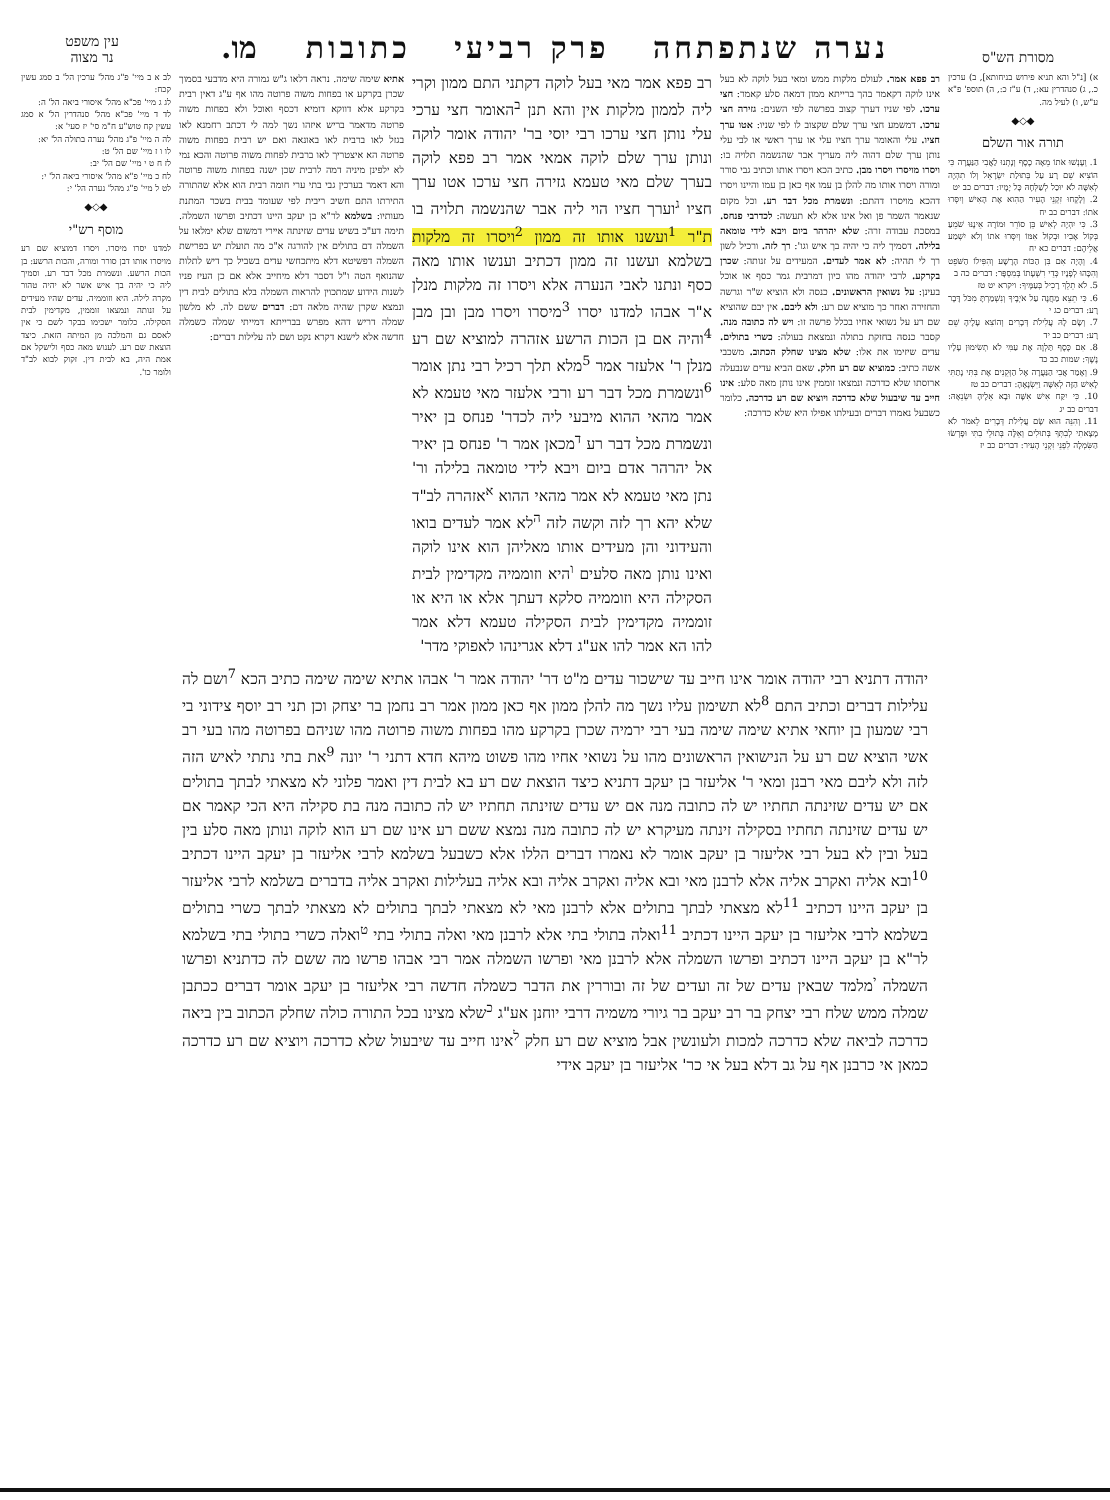מסורת הש"ס
נערה שנתפתחה פרק רביעי כתובות
מו.
עין משפט
נר מצוה
א) [נ"ל והא תניא פירוש בניחותא], ב) ערכין כ., ג) סנהדרין עא:, ד) ע"ז כ:, ה) תוספ' פ"א ע"ש, ו) לעיל מה.
◆◇◆
תורה אור השלם
1. וְעָנְשׁוּ אֹתוֹ מֵאָה כֶסֶף וְנָתְנוּ לַאֲבִי הַנַּעֲרָה כִּי הוֹצִיא שֵׁם רָע עַל בְּתוּלַת יִשְׂרָאֵל וְלוֹ תִהְיֶה לְאִשָּׁה לֹא יוּכַל לְשַׁלְּחָהּ כָּל יָמָיו: דברים כב יט
2. וְלָקְחוּ זִקְנֵי הָעִיר הַהִוא אֶת הָאִישׁ וְיִסְּרוּ אֹתוֹ: דברים כב יח
3. כִּי יִהְיֶה לְאִישׁ בֵּן סוֹרֵר וּמוֹרֶה אֵינֶנּוּ שֹׁמֵעַ בְּקוֹל אָבִיו וּבְקוֹל אִמּוֹ וְיִסְּרוּ אֹתוֹ וְלֹא יִשְׁמַע אֲלֵיהֶם: דברים כא יח
4. וְהָיָה אִם בִּן הַכּוֹת הָרָשָׁע וְהִפִּילוֹ הַשֹּׁפֵט וְהִכָּהוּ לְפָנָיו כְּדֵי רִשְׁעָתוֹ בְּמִסְפָּר: דברים כה ב
5. לֹא תֵלֵךְ רָכִיל בְּעַמֶּיךָ: ויקרא יט טז
6. כִּי תֵצֵא מַחֲנֶה עַל אֹיְבֶיךָ וְנִשְׁמַרְתָּ מִכֹּל דָּבָר רָע: דברים כג י
7. וְשָׂם לָהּ עֲלִילֹת דְּבָרִים וְהוֹצִא עָלֶיהָ שֵׁם רָע: דברים כב יד
8. אִם כֶּסֶף תַּלְוֶה אֶת עַמִּי לֹא תְשִׂימוּן עָלָיו נֶשֶׁךְ: שמות כב כד
9. וְאָמַר אֲבִי הַנַּעֲרָה אֶל הַזְּקֵנִים אֶת בִּתִּי נָתַתִּי לָאִישׁ הַזֶּה לְאִשָּׁה וַיִּשְׂנָאֶהָ: דברים כב טז
10. כִּי יִקַּח אִישׁ אִשָּׁה וּבָא אֵלֶיהָ וּשְׂנֵאָהּ: דברים כב יג
11. וְהִנֵּה הוּא שָׂם עֲלִילֹת דְּבָרִים לֵאמֹר לֹא מָצָאתִי לְבִתְּךָ בְּתוּלִים וְאֵלֶּה בְּתוּלֵי בִתִּי וּפָרְשׂוּ הַשִּׂמְלָה לִפְנֵי זִקְנֵי הָעִיר: דברים כב יז
רב פפא אמר. לעולם מלקות ממש ומאי בעל לוקה לא בעל אינו לוקה דקאמר בהך ברייתא ממון דמאה סלע קאמר: חצי ערכו. לפי שניו דערך קצוב בפרשה לפי השנים: גזירה חצי ערכו. דמשמע חצי ערך שלם שקצוב לו לפי שניו: אטו ערך חציו. עלי והאומר ערך חציו עלי או ערך ראשי או לבי עלי נותן ערך שלם דהוה ליה מעריך אבר שהנשמה תלויה בו: ויסרו מויסרו ויסרו מבן. כתיב הכא ויסרו אותו וכתיב גבי סורר ומורה ויסרו אותו מה להלן בן עמו אף כאן בן עמו והיינו ויסרו דהכא מויסרו דהתם: ונשמרת מכל דבר רע. וכל מקום שנאמר השמר פן ואל אינו אלא לא תעשה: לכדרבי פנחס. במסכת עבודה זרה: שלא יהרהר ביום ויבא לידי טומאה בלילה. דסמיך ליה כי יהיה בך איש וגו': רך לזה. ורכיל לשון רך לי תהיה: לא אמר לעדים. המעידים על זנותה: שכרן בקרקע. לרבי יהודה מהו כיון דמרבית גמר כסף או אוכל בעינן: על נשואין הראשונים. כנסה ולא הוציא ש"ר וגרשה והחזירה ואחר כך מוציא שם רע: ולא ליבם. אין יבם שהוציא שם רע על נשואי אחיו בכלל פרשה זו: ויש לה כתובה מנה. קסבר כנסה בחזקת בתולה ונמצאת בעולה: כשרי בתולים. עדים שיזימו את אלו: שלא מצינו שחלק הכתוב. משכבי אשה כתיב: כמוציא שם רע חלק. שאם הביא עדים שנבעלה ארוסתו שלא כדרכה ונמצאו זוממין אינו נותן מאה סלע: אינו חייב עד שיבעול שלא כדרכה ויוציא שם רע כדרכה. כלומר כשבעל נאמרו דברים ובעילתו אפילו היא שלא כדרכה:
רב פפא אמר מאי בעל לוקה דקתני התם ממון וקרי ליה לממון מלקות אין והא תנן <sup>ב</sup>האומר חצי ערכי עלי נותן חצי ערכו רבי יוסי בר' יהודה אומר לוקה ונותן ערך שלם לוקה אמאי אמר רב פפא לוקה בערך שלם מאי טעמא גזירה חצי ערכו אטו ערך חציו <sup>ג</sup>וערך חציו הוי ליה אבר שהנשמה תלויה בו ת"ר <sup>1</sup>ועשנו אותו זה ממון <sup>2</sup>ויסרו זה מלקות בשלמא ועשנו זה ממון דכתיב וענשו אותו מאה כסף ונתנו לאבי הנערה אלא ויסרו זה מלקות מנלן א"ר אבהו למדנו יסרו <sup>3</sup>מיסרו ויסרו מבן ובן מבן <sup>4</sup>והיה אם בן הכות הרשע אזהרה למוציא שם רע מנלן ר' אלעזר אמר <sup>5</sup>מלא תלך רכיל רבי נתן אומר <sup>6</sup>ונשמרת מכל דבר רע ורבי אלעזר מאי טעמא לא אמר מהאי ההוא מיבעי ליה לכדר' פנחס בן יאיר ונשמרת מכל דבר רע <sup>ד</sup>מכאן אמר ר' פנחס בן יאיר אל יהרהר אדם ביום ויבא לידי טומאה בלילה ור' נתן מאי טעמא לא אמר מהאי ההוא <sup>א</sup>אזהרה לב"ד שלא יהא רך לזה וקשה לזה <sup>ה</sup>לא אמר לעדים בואו והעידוני והן מעידים אותו מאליהן הוא אינו לוקה ואינו נותן מאה סלעים <sup>ו</sup>היא וזוממיה מקדימין לבית הסקילה היא וזוממיה סלקא דעתך אלא או היא או זוממיה מקדימין לבית הסקילה טעמא דלא אמר להו הא אמר להו אע"ג דלא אגרינהו לאפוקי מדר'
אתיא שימה שימה. נראה דלאו ג"ש גמורה היא מדבעי בסמוך שכרן בקרקע או בפחות משוה פרוטה מהו אף ע"ג דאין רבית בקרקע אלא דווקא דומיא דכסף ואוכל ולא בפחות משוה פרוטה מדאמר בריש איזהו נשך למה לי דכתב רחמנא לאו בגזל לאו ברבית לאו באונאה ואם יש רבית בפחות משוה פרוטה הא איצטריך לאו ברבית לפחות משוה פרוטה והכא נמי לא ילפינן מיניה דמה לרבית שכן ישנה בפחות משוה פרוטה והא דאמר בערכין גבי בתי ערי חומה רבית הוא אלא שהתורה התירתו התם חשיב ריבית לפי שעומד בבית בשכר המתנת מעותיו: בשלמא לר"א בן יעקב היינו דכתיב ופרשו השמלה. תימה דע"כ בשיש עדים שזינתה איירי דמשום שלא ימלאו על השמלה דם בתולים אין להורגה א"כ מה תועלת יש בפרישת השמלה דפשיטא דלא מיתכחשי עדים בשביל כך דיש לתלות שהנואף הטה ו"ל דסבר דלא מיחייב אלא אם כן העיז פניו לשנות הידוע שמתכוין להראות השמלה בלא בתולים לבית דין ונמצא שקרן שהיה מלאה דם: דברים ששם לה. לא מלשון שמלה דריש דהא מפרש בברייתא דמייתי שמלה כשמלה חדשה אלא לישנא דקרא נקט ושם לה עלילות דברים:
לב א ב מיי' פ"ג מהל' ערכין הל' ב סמג עשין קכח:
לג ג מיי' פכ"א מהל' איסורי ביאה הל' ה:
לד ד מיי' פכ"א מהל' סנהדרין הל' א סמג עשין קח טוש"ע ח"מ סי' יז סעי' א:
לה ה מיי' פ"ג מהל' נערה בתולה הל' יא:
לו ו ז מיי' שם הל' ט:
לז ח ט י מיי' שם הל' יב:
לח כ מיי' פ"א מהל' איסורי ביאה הל' י:
לט ל מיי' פ"ג מהל' נערה הל' י:
◆◇◆
מוסף רש"י
למדנו יסרו מיסרו. ויסרו דמוציא שם רע מויסרו אותו דבן סורר ומורה, והכות הרשע: בן הכות הרשע. ונשמרת מכל דבר רע. וסמיך ליה כי יהיה בך איש אשר לא יהיה טהור מקרה לילה. היא וזוממיה. עדים שהיו מעידים על זנותה ונמצאו זוממין, מקדימין לבית הסקילה. כלומר ישכימו בבקר לשם כי אין לאסם גם והמלכה מן המיתה הזאת. כיצד הוצאת שם רע. לענוש מאה כסף ולישקל אם אמת היה, בא לבית דין. זקוק לבוא לב"ד ולומר כו'.
יהודה דתניא רבי יהודה אומר אינו חייב עד שישכור עדים מ"ט דר' יהודה אמר ר' אבהו אתיא שימה שימה כתיב הכא <sup>7</sup>ושם לה עלילות דברים וכתיב התם <sup>8</sup>לא תשימון עליו נשך מה להלן ממון אף כאן ממון אמר רב נחמן בר יצחק וכן תני רב יוסף צידוני בי רבי שמעון בן יוחאי אתיא שימה שימה בעי רבי ירמיה שכרן בקרקע מהו בפחות משוה פרוטה מהו שניהם בפרוטה מהו בעי רב אשי הוציא שם רע על הנישואין הראשונים מהו על נשואי אחיו מהו פשוט מיהא חדא דתני ר' יונה <sup>9</sup>את בתי נתתי לאיש הזה לזה ולא ליבם מאי רבנן ומאי ר' אליעזר בן יעקב דתניא כיצד הוצאת שם רע בא לבית דין ואמר פלוני לא מצאתי לבתך בתולים אם יש עדים שזינתה תחתיו יש לה כתובה מנה אם יש עדים שזינתה תחתיו יש לה כתובה מנה בת סקילה היא הכי קאמר אם יש עדים שזינתה תחתיו בסקילה זינתה מעיקרא יש לה כתובה מנה נמצא ששם רע אינו שם רע הוא לוקה ונותן מאה סלע בין בעל ובין לא בעל רבי אליעזר בן יעקב אומר לא נאמרו דברים הללו אלא כשבעל בשלמא לרבי אליעזר בן יעקב היינו דכתיב <sup>10</sup>ובא אליה ואקרב אליה אלא לרבנן מאי ובא אליה ואקרב אליה ובא אליה בעלילות ואקרב אליה בדברים בשלמא לרבי אליעזר בן יעקב היינו דכתיב <sup>11</sup>לא מצאתי לבתך בתולים אלא לרבנן מאי לא מצאתי לבתך בתולים לא מצאתי לבתך כשרי בתולים בשלמא לרבי אליעזר בן יעקב היינו דכתיב <sup>11</sup>ואלה בתולי בתי אלא לרבנן מאי ואלה בתולי בתי <sup>ט</sup>ואלה כשרי בתולי בתי בשלמא לר"א בן יעקב היינו דכתיב ופרשו השמלה אלא לרבנן מאי ופרשו השמלה אמר רבי אבהו פרשו מה ששם לה כדתניא ופרשו השמלה <sup>י</sup>מלמד שבאין עדים של זה ועדים של זה ובוררין את הדבר כשמלה חדשה רבי אליעזר בן יעקב אומר דברים ככתבן שמלה ממש שלח רבי יצחק בר רב יעקב בר גיורי משמיה דרבי יוחנן אע"ג <sup>כ</sup>שלא מצינו בכל התורה כולה שחלק הכתוב בין ביאה כדרכה לביאה שלא כדרכה למכות ולעונשין אבל מוציא שם רע חלק <sup>ל</sup>אינו חייב עד שיבעול שלא כדרכה ויוציא שם רע כדרכה כמאן אי כרבנן אף על גב דלא בעל אי כר' אליעזר בן יעקב אידי